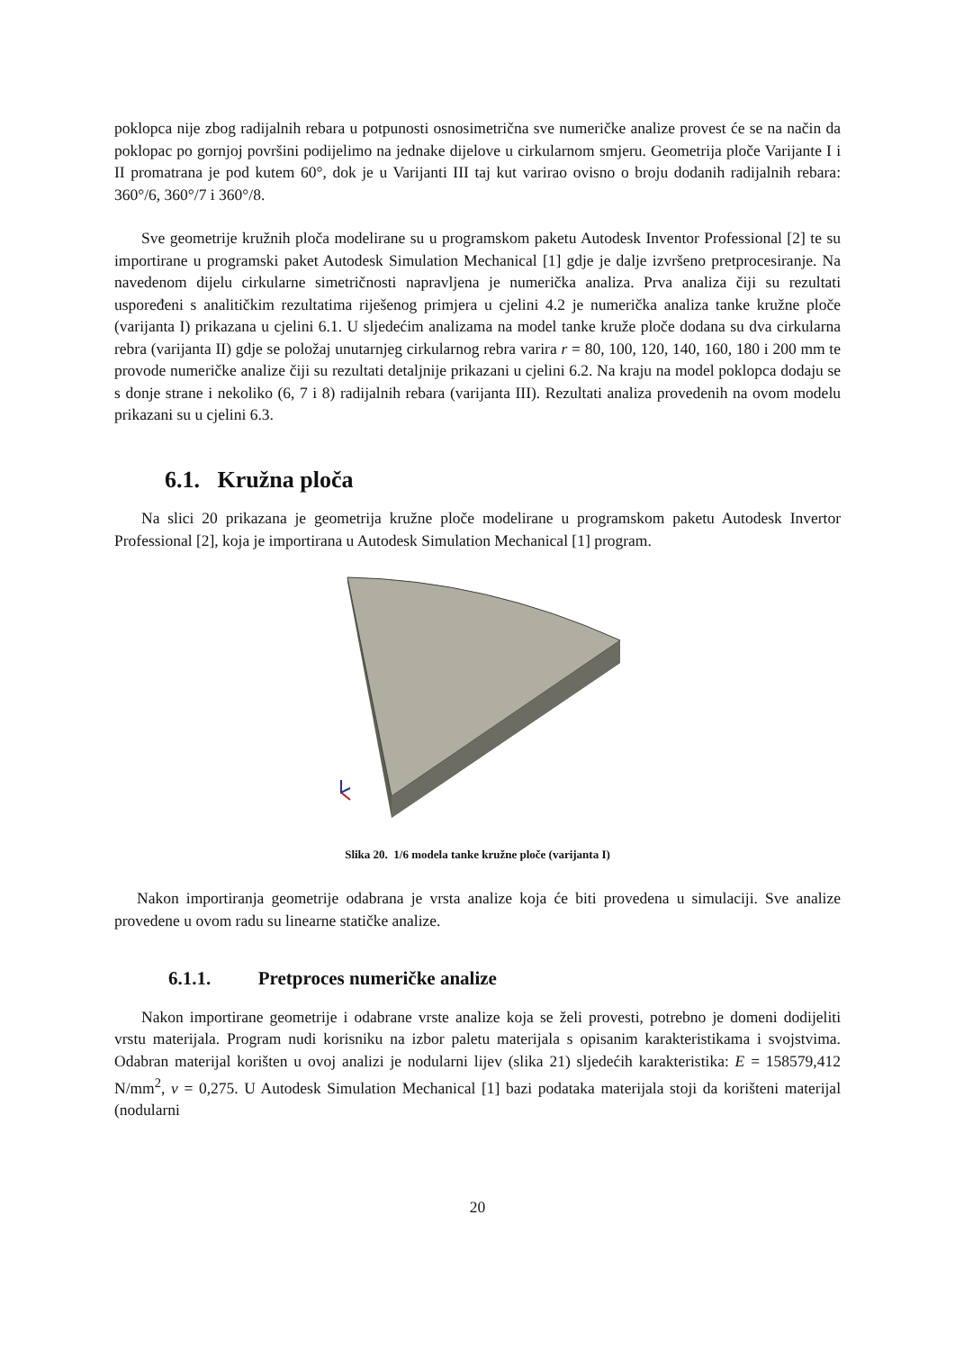poklopca nije zbog radijalnih rebara u potpunosti osnosimetrična sve numeričke analize provest će se na način da poklopac po gornjoj površini podijelimo na jednake dijelove u cirkularnom smjeru. Geometrija ploče Varijante I i II promatrana je pod kutem 60°, dok je u Varijanti III taj kut varirao ovisno o broju dodanih radijalnih rebara: 360°/6, 360°/7 i 360°/8.
Sve geometrije kružnih ploča modelirane su u programskom paketu Autodesk Inventor Professional [2] te su importirane u programski paket Autodesk Simulation Mechanical [1] gdje je dalje izvršeno pretprocesiranje. Na navedenom dijelu cirkularne simetričnosti napravljena je numerička analiza. Prva analiza čiji su rezultati uspoređeni s analitičkim rezultatima riješenog primjera u cjelini 4.2 je numerička analiza tanke kružne ploče (varijanta I) prikazana u cjelini 6.1. U sljedećim analizama na model tanke kruže ploče dodana su dva cirkularna rebra (varijanta II) gdje se položaj unutarnjeg cirkularnog rebra varira r = 80, 100, 120, 140, 160, 180 i 200 mm te provode numeričke analize čiji su rezultati detaljnije prikazani u cjelini 6.2. Na kraju na model poklopca dodaju se s donje strane i nekoliko (6, 7 i 8) radijalnih rebara (varijanta III). Rezultati analiza provedenih na ovom modelu prikazani su u cjelini 6.3.
6.1. Kružna ploča
Na slici 20 prikazana je geometrija kružne ploče modelirane u programskom paketu Autodesk Invertor Professional [2], koja je importirana u Autodesk Simulation Mechanical [1] program.
Slika 20. 1/6 modela tanke kružne ploče (varijanta I)
Nakon importiranja geometrije odabrana je vrsta analize koja će biti provedena u simulaciji. Sve analize provedene u ovom radu su linearne statičke analize.
6.1.1. Pretproces numeričke analize
Nakon importirane geometrije i odabrane vrste analize koja se želi provesti, potrebno je domeni dodijeliti vrstu materijala. Program nudi korisniku na izbor paletu materijala s opisanim karakteristikama i svojstvima. Odabran materijal korišten u ovoj analizi je nodularni lijev (slika 21) sljedećih karakteristika: E = 158579,412 N/mm<sup>2</sup>, ν = 0,275. U Autodesk Simulation Mechanical [1] bazi podataka materijala stoji da korišteni materijal (nodularni
20